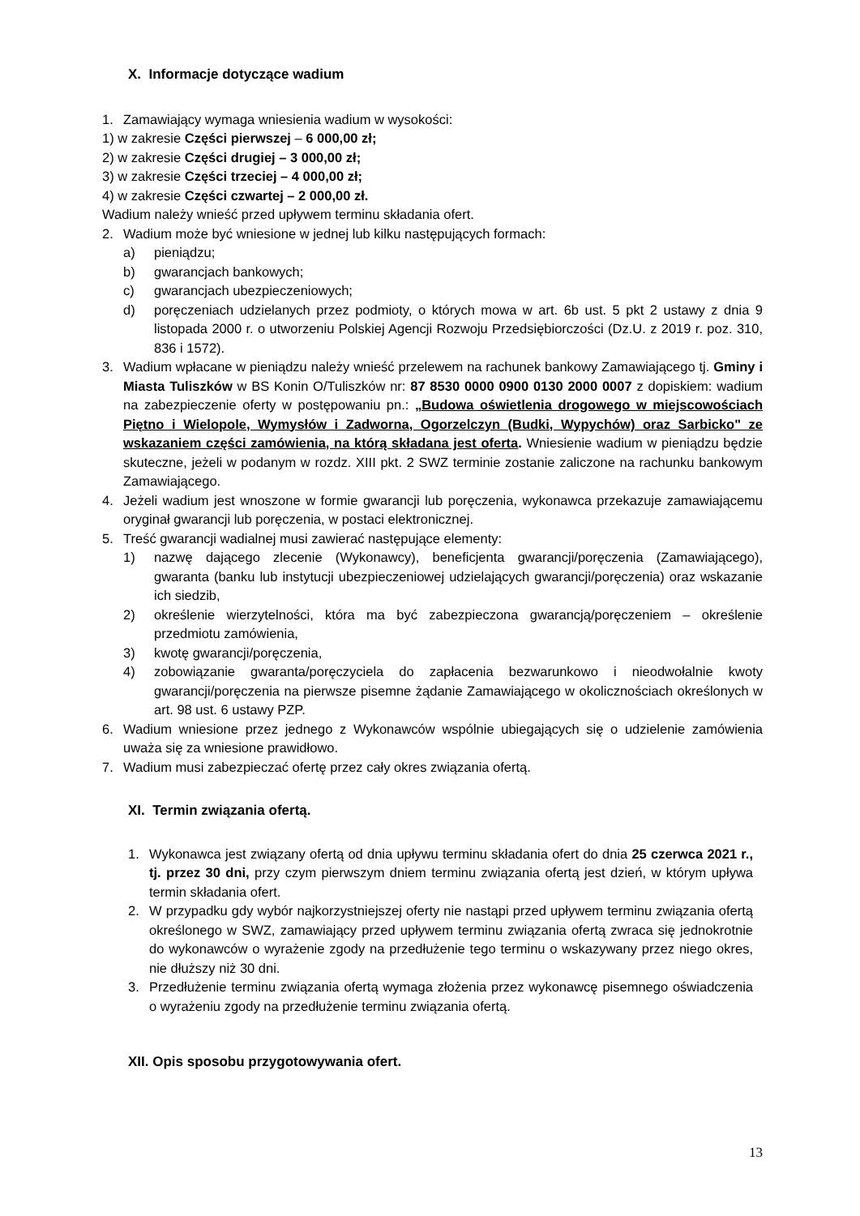X. Informacje dotyczące wadium
1. Zamawiający wymaga wniesienia wadium w wysokości:
1) w zakresie Części pierwszej – 6 000,00 zł;
2) w zakresie Części drugiej – 3 000,00 zł;
3) w zakresie Części trzeciej – 4 000,00 zł;
4) w zakresie Części czwartej – 2 000,00 zł.
Wadium należy wnieść przed upływem terminu składania ofert.
2. Wadium może być wniesione w jednej lub kilku następujących formach:
a) pieniądzu;
b) gwarancjach bankowych;
c) gwarancjach ubezpieczeniowych;
d) poręczeniach udzielanych przez podmioty, o których mowa w art. 6b ust. 5 pkt 2 ustawy z dnia 9 listopada 2000 r. o utworzeniu Polskiej Agencji Rozwoju Przedsiębiorczości (Dz.U. z 2019 r. poz. 310, 836 i 1572).
3. Wadium wpłacane w pieniądzu należy wnieść przelewem na rachunek bankowy Zamawiającego tj. Gminy i Miasta Tuliszków w BS Konin O/Tuliszków nr: 87 8530 0000 0900 0130 2000 0007 z dopiskiem: wadium na zabezpieczenie oferty w postępowaniu pn.: „Budowa oświetlenia drogowego w miejscowościach Piętno i Wielopole, Wymysłów i Zadworna, Ogorzelczyn (Budki, Wypychów) oraz Sarbicko" ze wskazaniem części zamówienia, na którą składana jest oferta. Wniesienie wadium w pieniądzu będzie skuteczne, jeżeli w podanym w rozdz. XIII pkt. 2 SWZ terminie zostanie zaliczone na rachunku bankowym Zamawiającego.
4. Jeżeli wadium jest wnoszone w formie gwarancji lub poręczenia, wykonawca przekazuje zamawiającemu oryginał gwarancji lub poręczenia, w postaci elektronicznej.
5. Treść gwarancji wadialnej musi zawierać następujące elementy:
1) nazwę dającego zlecenie (Wykonawcy), beneficjenta gwarancji/poręczenia (Zamawiającego), gwaranta (banku lub instytucji ubezpieczeniowej udzielających gwarancji/poręczenia) oraz wskazanie ich siedzib,
2) określenie wierzytelności, która ma być zabezpieczona gwarancją/poręczeniem – określenie przedmiotu zamówienia,
3) kwotę gwarancji/poręczenia,
4) zobowiązanie gwaranta/poręczyciela do zapłacenia bezwarunkowo i nieodwołalnie kwoty gwarancji/poręczenia na pierwsze pisemne żądanie Zamawiającego w okolicznościach określonych w art. 98 ust. 6 ustawy PZP.
6. Wadium wniesione przez jednego z Wykonawców wspólnie ubiegających się o udzielenie zamówienia uważa się za wniesione prawidłowo.
7. Wadium musi zabezpieczać ofertę przez cały okres związania ofertą.
XI. Termin związania ofertą.
1. Wykonawca jest związany ofertą od dnia upływu terminu składania ofert do dnia 25 czerwca 2021 r., tj. przez 30 dni, przy czym pierwszym dniem terminu związania ofertą jest dzień, w którym upływa termin składania ofert.
2. W przypadku gdy wybór najkorzystniejszej oferty nie nastąpi przed upływem terminu związania ofertą określonego w SWZ, zamawiający przed upływem terminu związania ofertą zwraca się jednokrotnie do wykonawców o wyrażenie zgody na przedłużenie tego terminu o wskazywany przez niego okres, nie dłuższy niż 30 dni.
3. Przedłużenie terminu związania ofertą wymaga złożenia przez wykonawcę pisemnego oświadczenia o wyrażeniu zgody na przedłużenie terminu związania ofertą.
XII. Opis sposobu przygotowywania ofert.
13